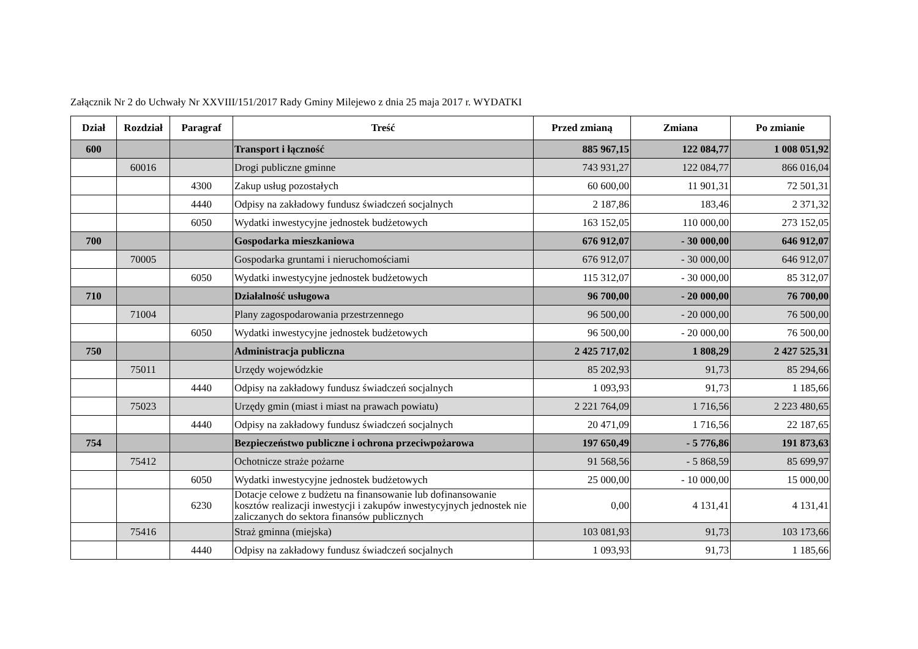Załącznik Nr 2 do Uchwały Nr XXVIII/151/2017 Rady Gminy Milejewo z dnia 25 maja 2017 r. WYDATKI
| Dział | Rozdział | Paragraf | Treść | Przed zmianą | Zmiana | Po zmianie |
| --- | --- | --- | --- | --- | --- | --- |
| 600 | | | Transport i łączność | 885 967,15 | 122 084,77 | 1 008 051,92 |
| | 60016 | | Drogi publiczne gminne | 743 931,27 | 122 084,77 | 866 016,04 |
| | | 4300 | Zakup usług pozostałych | 60 600,00 | 11 901,31 | 72 501,31 |
| | | 4440 | Odpisy na zakładowy fundusz świadczeń socjalnych | 2 187,86 | 183,46 | 2 371,32 |
| | | 6050 | Wydatki inwestycyjne jednostek budżetowych | 163 152,05 | 110 000,00 | 273 152,05 |
| 700 | | | Gospodarka mieszkaniowa | 676 912,07 | - 30 000,00 | 646 912,07 |
| | 70005 | | Gospodarka gruntami i nieruchomościami | 676 912,07 | - 30 000,00 | 646 912,07 |
| | | 6050 | Wydatki inwestycyjne jednostek budżetowych | 115 312,07 | - 30 000,00 | 85 312,07 |
| 710 | | | Działalność usługowa | 96 700,00 | - 20 000,00 | 76 700,00 |
| | 71004 | | Plany zagospodarowania przestrzennego | 96 500,00 | - 20 000,00 | 76 500,00 |
| | | 6050 | Wydatki inwestycyjne jednostek budżetowych | 96 500,00 | - 20 000,00 | 76 500,00 |
| 750 | | | Administracja publiczna | 2 425 717,02 | 1 808,29 | 2 427 525,31 |
| | 75011 | | Urzędy wojewódzkie | 85 202,93 | 91,73 | 85 294,66 |
| | | 4440 | Odpisy na zakładowy fundusz świadczeń socjalnych | 1 093,93 | 91,73 | 1 185,66 |
| | 75023 | | Urzędy gmin (miast i miast na prawach powiatu) | 2 221 764,09 | 1 716,56 | 2 223 480,65 |
| | | 4440 | Odpisy na zakładowy fundusz świadczeń socjalnych | 20 471,09 | 1 716,56 | 22 187,65 |
| 754 | | | Bezpieczeństwo publiczne i ochrona przeciwpożarowa | 197 650,49 | - 5 776,86 | 191 873,63 |
| | 75412 | | Ochotnicze straże pożarne | 91 568,56 | - 5 868,59 | 85 699,97 |
| | | 6050 | Wydatki inwestycyjne jednostek budżetowych | 25 000,00 | - 10 000,00 | 15 000,00 |
| | | 6230 | Dotacje celowe z budżetu na finansowanie lub dofinansowanie kosztów realizacji inwestycji i zakupów inwestycyjnych jednostek nie zaliczanych do sektora finansów publicznych | 0,00 | 4 131,41 | 4 131,41 |
| | 75416 | | Straż gminna (miejska) | 103 081,93 | 91,73 | 103 173,66 |
| | | 4440 | Odpisy na zakładowy fundusz świadczeń socjalnych | 1 093,93 | 91,73 | 1 185,66 |